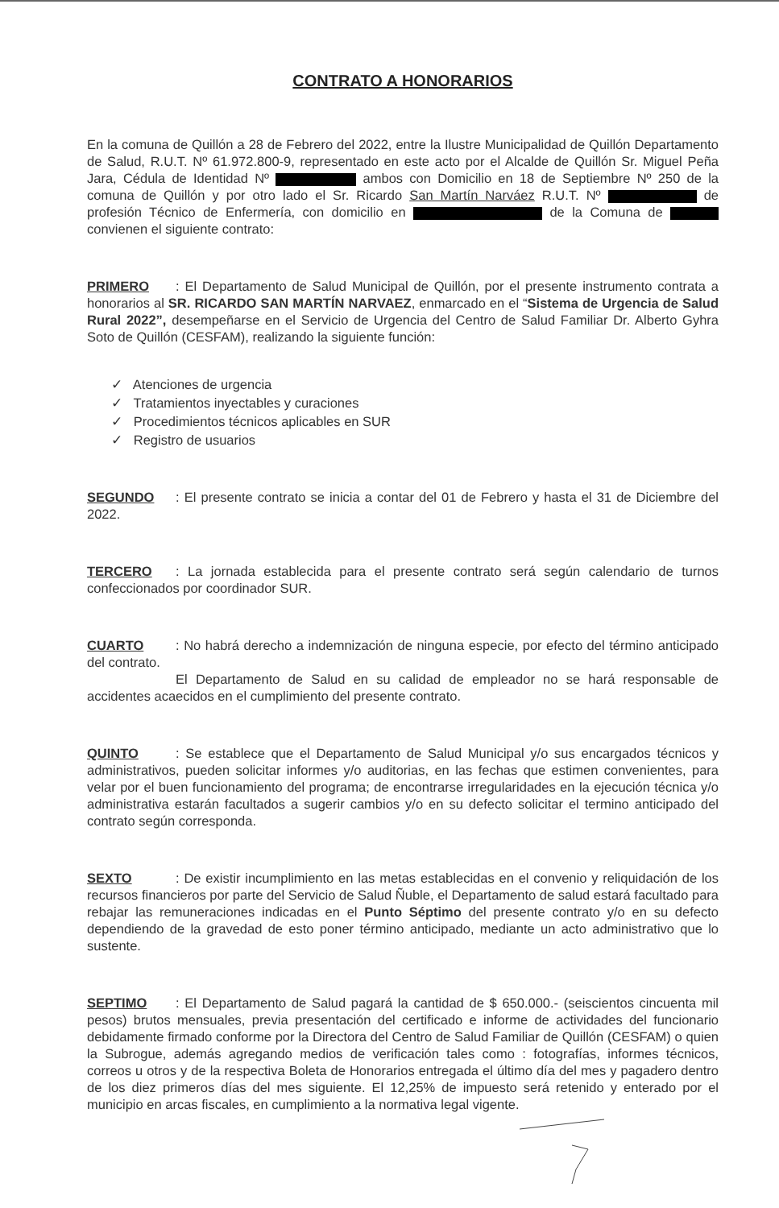CONTRATO A HONORARIOS
En la comuna de Quillón a 28 de Febrero del 2022, entre la Ilustre Municipalidad de Quillón Departamento de Salud, R.U.T. Nº 61.972.800-9, representado en este acto por el Alcalde de Quillón Sr. Miguel Peña Jara, Cédula de Identidad Nº ambos con Domicilio en 18 de Septiembre Nº 250 de la comuna de Quillón y por otro lado el Sr. Ricardo San Martín Narváez R.U.T. Nº de profesión Técnico de Enfermería, con domicilio en de la Comuna de convienen el siguiente contrato:
PRIMERO: El Departamento de Salud Municipal de Quillón, por el presente instrumento contrata a honorarios al SR. RICARDO SAN MARTÍN NARVAEZ, enmarcado en el “Sistema de Urgencia de Salud Rural 2022”, desempeñarse en el Servicio de Urgencia del Centro de Salud Familiar Dr. Alberto Gyhra Soto de Quillón (CESFAM), realizando la siguiente función:
✓ Atenciones de urgencia
✓ Tratamientos inyectables y curaciones
✓ Procedimientos técnicos aplicables en SUR
✓ Registro de usuarios
SEGUNDO: El presente contrato se inicia a contar del 01 de Febrero y hasta el 31 de Diciembre del 2022.
TERCERO: La jornada establecida para el presente contrato será según calendario de turnos confeccionados por coordinador SUR.
CUARTO: No habrá derecho a indemnización de ninguna especie, por efecto del término anticipado del contrato.
El Departamento de Salud en su calidad de empleador no se hará responsable de accidentes acaecidos en el cumplimiento del presente contrato.
QUINTO: Se establece que el Departamento de Salud Municipal y/o sus encargados técnicos y administrativos, pueden solicitar informes y/o auditorias, en las fechas que estimen convenientes, para velar por el buen funcionamiento del programa; de encontrarse irregularidades en la ejecución técnica y/o administrativa estarán facultados a sugerir cambios y/o en su defecto solicitar el termino anticipado del contrato según corresponda.
SEXTO: De existir incumplimiento en las metas establecidas en el convenio y reliquidación de los recursos financieros por parte del Servicio de Salud Ñuble, el Departamento de salud estará facultado para rebajar las remuneraciones indicadas en el Punto Séptimo del presente contrato y/o en su defecto dependiendo de la gravedad de esto poner término anticipado, mediante un acto administrativo que lo sustente.
SEPTIMO: El Departamento de Salud pagará la cantidad de $ 650.000.- (seiscientos cincuenta mil pesos) brutos mensuales, previa presentación del certificado e informe de actividades del funcionario debidamente firmado conforme por la Directora del Centro de Salud Familiar de Quillón (CESFAM) o quien la Subrogue, además agregando medios de verificación tales como : fotografías, informes técnicos, correos u otros y de la respectiva Boleta de Honorarios entregada el último día del mes y pagadero dentro de los diez primeros días del mes siguiente. El 12,25% de impuesto será retenido y enterado por el municipio en arcas fiscales, en cumplimiento a la normativa legal vigente.